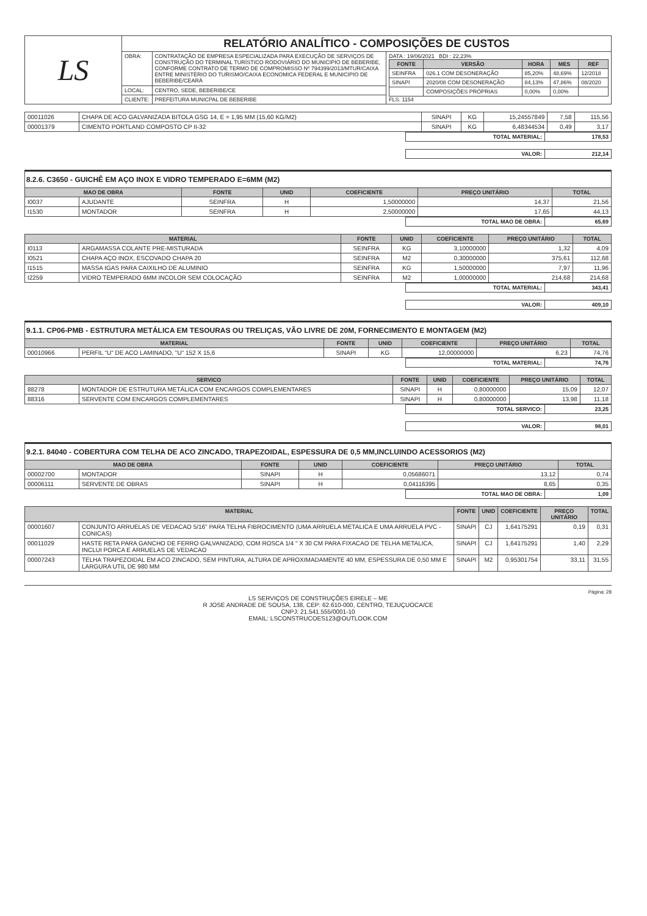| LS | RELATÓRIO ANALÍTICO - COMPOSIÇÕES DE CUSTOS | | |
| | OBRA: | CONTRATAÇÃO DE EMPRESA ESPECIALIZADA PARA EXECUÇÃO DE SERVIÇOS DE CONSTRUÇÃO DO TERMINAL TURÍSTICO RODOVIÁRIO DO MUNICIPIO DE BEBERIBE, CONFORME CONTRATO DE TERMO DE COMPROMISSO Nº 794399/2013/MTUR/CAIXA ENTRE MINISTÉRIO DO TURISMO/CAIXA ECONOMICA FEDERAL E MUNICIPIO DE BEBERIBE/CEARÁ | DATA : 19/06/2021 BDI : 22,23% / FONTE / VERSÃO / HORA / MES / REF / / --- / --- / --- / --- / --- / / SEINFRA / 026.1 COM DESONERAÇÃO / 85,20% / 48,69% / 12/2018 / / SINAPI / 2020/08 COM DESONERAÇÃO / 84,13% / 47,86% / 08/2020 / / / COMPOSIÇÕES PRÓPRIAS / 0,00% / 0,00% / / FLS. 1154 |
| | LOCAL: | CENTRO, SEDE, BEBERIBE/CE | |
| | CLIENTE: | PREFEITURA MUNICPAL DE BEBERIBE | |
| 00011026 | CHAPA DE ACO GALVANIZADA BITOLA GSG 14, E = 1,95 MM (15,60 KG/M2) | SINAPI | KG | 15,24557849 | 7,58 | 115,56 |
| 00001379 | CIMENTO PORTLAND COMPOSTO CP II-32 | SINAPI | KG | 6,48344534 | 0,49 | 3,17 |
| | TOTAL MATERIAL: | 178,53 |
| | VALOR: | 212,14 |
8.2.6. C3650 - GUICHÊ EM AÇO INOX E VIDRO TEMPERADO E=6MM (M2)
| MAO DE OBRA | | FONTE | UNID | COEFICIENTE | PREÇO UNITÁRIO | TOTAL |
| --- | --- | --- | --- | --- | --- | --- |
| I0037 | AJUDANTE | SEINFRA | H | 1,50000000 | 14,37 | 21,56 |
| I1530 | MONTADOR | SEINFRA | H | 2,50000000 | 17,65 | 44,13 |
| | TOTAL MAO DE OBRA: | 65,69 |
| MATERIAL | | FONTE | UNID | COEFICIENTE | PREÇO UNITÁRIO | TOTAL |
| --- | --- | --- | --- | --- | --- | --- |
| I0113 | ARGAMASSA COLANTE PRE-MISTURADA | SEINFRA | KG | 3,10000000 | 1,32 | 4,09 |
| I0521 | CHAPA AÇO INOX, ESCOVADO CHAPA 20 | SEINFRA | M2 | 0,30000000 | 375,61 | 112,68 |
| I1515 | MASSA IGAS PARA CAIXILHO DE ALUMINIO | SEINFRA | KG | 1,50000000 | 7,97 | 11,96 |
| I2259 | VIDRO TEMPERADO 6MM INCOLOR SEM COLOCAÇÃO | SEINFRA | M2 | 1,00000000 | 214,68 | 214,68 |
| | TOTAL MATERIAL: | 343,41 |
| | VALOR: | 409,10 |
9.1.1. CP06-PMB - ESTRUTURA METÁLICA EM TESOURAS OU TRELIÇAS, VÃO LIVRE DE 20M, FORNECIMENTO E MONTAGEM (M2)
| MATERIAL | | FONTE | UNID | COEFICIENTE | PREÇO UNITÁRIO | TOTAL |
| --- | --- | --- | --- | --- | --- | --- |
| 00010966 | PERFIL "U" DE ACO LAMINADO, "U" 152 X 15,6 | SINAPI | KG | 12,00000000 | 6,23 | 74,76 |
| | TOTAL MATERIAL: | 74,76 |
| SERVICO | | FONTE | UNID | COEFICIENTE | PREÇO UNITÁRIO | TOTAL |
| --- | --- | --- | --- | --- | --- | --- |
| 88278 | MONTADOR DE ESTRUTURA METÁLICA COM ENCARGOS COMPLEMENTARES | SINAPI | H | 0,80000000 | 15,09 | 12,07 |
| 88316 | SERVENTE COM ENCARGOS COMPLEMENTARES | SINAPI | H | 0,80000000 | 13,98 | 11,18 |
| | TOTAL SERVICO: | 23,25 |
| | VALOR: | 98,01 |
9.2.1. 84040 - COBERTURA COM TELHA DE ACO ZINCADO, TRAPEZOIDAL, ESPESSURA DE 0,5 MM,INCLUINDO ACESSORIOS (M2)
| MAO DE OBRA | | FONTE | UNID | COEFICIENTE | PREÇO UNITÁRIO | TOTAL |
| --- | --- | --- | --- | --- | --- | --- |
| 00002700 | MONTADOR | SINAPI | H | 0,05686071 | 13,12 | 0,74 |
| 00006111 | SERVENTE DE OBRAS | SINAPI | H | 0,04116395 | 8,65 | 0,35 |
| | TOTAL MAO DE OBRA: | 1,09 |
| MATERIAL | | FONTE | UNID | COEFICIENTE | PREÇO UNITÁRIO | TOTAL |
| --- | --- | --- | --- | --- | --- | --- |
| 00001607 | CONJUNTO ARRUELAS DE VEDACAO 5/16" PARA TELHA FIBROCIMENTO (UMA ARRUELA METALICA E UMA ARRUELA PVC - CONICAS) | SINAPI | CJ | 1,64175291 | 0,19 | 0,31 |
| 00011029 | HASTE RETA PARA GANCHO DE FERRO GALVANIZADO, COM ROSCA 1/4 " X 30 CM PARA FIXACAO DE TELHA METALICA, INCLUI PORCA E ARRUELAS DE VEDACAO | SINAPI | CJ | 1,64175291 | 1,40 | 2,29 |
| 00007243 | TELHA TRAPEZOIDAL EM ACO ZINCADO, SEM PINTURA, ALTURA DE APROXIMADAMENTE 40 MM, ESPESSURA DE 0,50 MM E LARGURA UTIL DE 980 MM | SINAPI | M2 | 0,95301754 | 33,11 | 31,55 |
Página: 28
LS SERVIÇOS DE CONSTRUÇÕES EIRELE – ME
R JOSE ANDRADE DE SOUSA, 138, CEP: 62.610-000, CENTRO, TEJUÇUOCA/CE
CNPJ: 21.541.555/0001-10
EMAIL: LSCONSTRUCOES123@OUTLOOK.COM